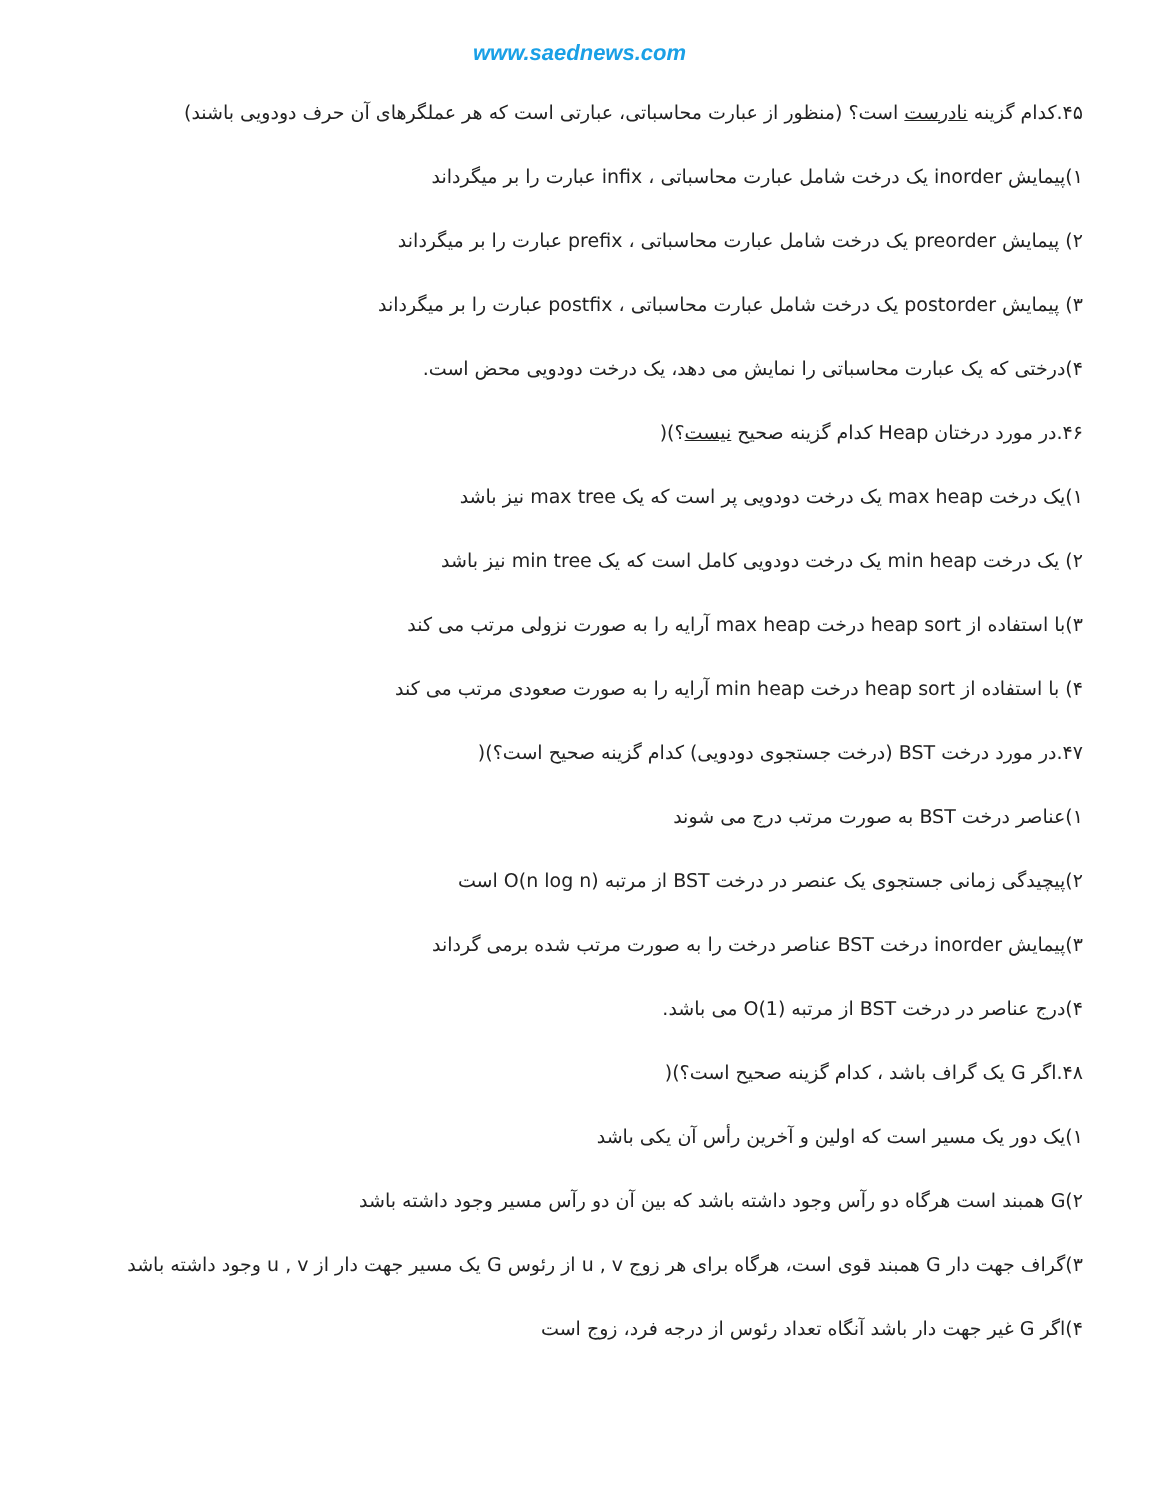www.saednews.com
۴۵.کدام گزینه نادرست است؟ (منظور از عبارت محاسباتی، عبارتی است که هر عملگرهای آن حرف دودویی باشند)
۱)پیمایش inorder یک درخت شامل عبارت محاسباتی ، infix عبارت را بر میگرداند
۲) پیمایش preorder یک درخت شامل عبارت محاسباتی ، prefix عبارت را بر میگرداند
۳) پیمایش postorder یک درخت شامل عبارت محاسباتی ، postfix عبارت را بر میگرداند
۴)درختی که یک عبارت محاسباتی را نمایش می دهد، یک درخت دودویی محض است.
۴۶.در مورد درختان Heap کدام گزینه صحیح نیست؟)(
۱)یک درخت max heap یک درخت دودویی پر است که یک max tree نیز باشد
۲) یک درخت min heap یک درخت دودویی کامل است که یک min tree نیز باشد
۳)با استفاده از heap sort درخت max heap آرایه را به صورت نزولی مرتب می کند
۴) با استفاده از heap sort درخت min heap آرایه را به صورت صعودی مرتب می کند
۴۷.در مورد درخت BST (درخت جستجوی دودویی) کدام گزینه صحیح است؟)(
۱)عناصر درخت BST به صورت مرتب درج می شوند
۲)پیچیدگی زمانی جستجوی یک عنصر در درخت BST از مرتبه O(n log n) است
۳)پیمایش inorder درخت BST عناصر درخت را به صورت مرتب شده برمی گرداند
۴)درج عناصر در درخت BST از مرتبه O(1) می باشد.
۴۸.اگر G یک گراف باشد ، کدام گزینه صحیح است؟)(
۱)یک دور یک مسیر است که اولین و آخرین رأس آن یکی باشد
۲)G همبند است هرگاه دو رآس وجود داشته باشد که بین آن دو رآس مسیر وجود داشته باشد
۳)گراف جهت دار G همبند قوی است، هرگاه برای هر زوج u , v از رئوس G یک مسیر جهت دار از u , v وجود داشته باشد
۴)اگر G غیر جهت دار باشد آنگاه تعداد رئوس از درجه فرد، زوج است